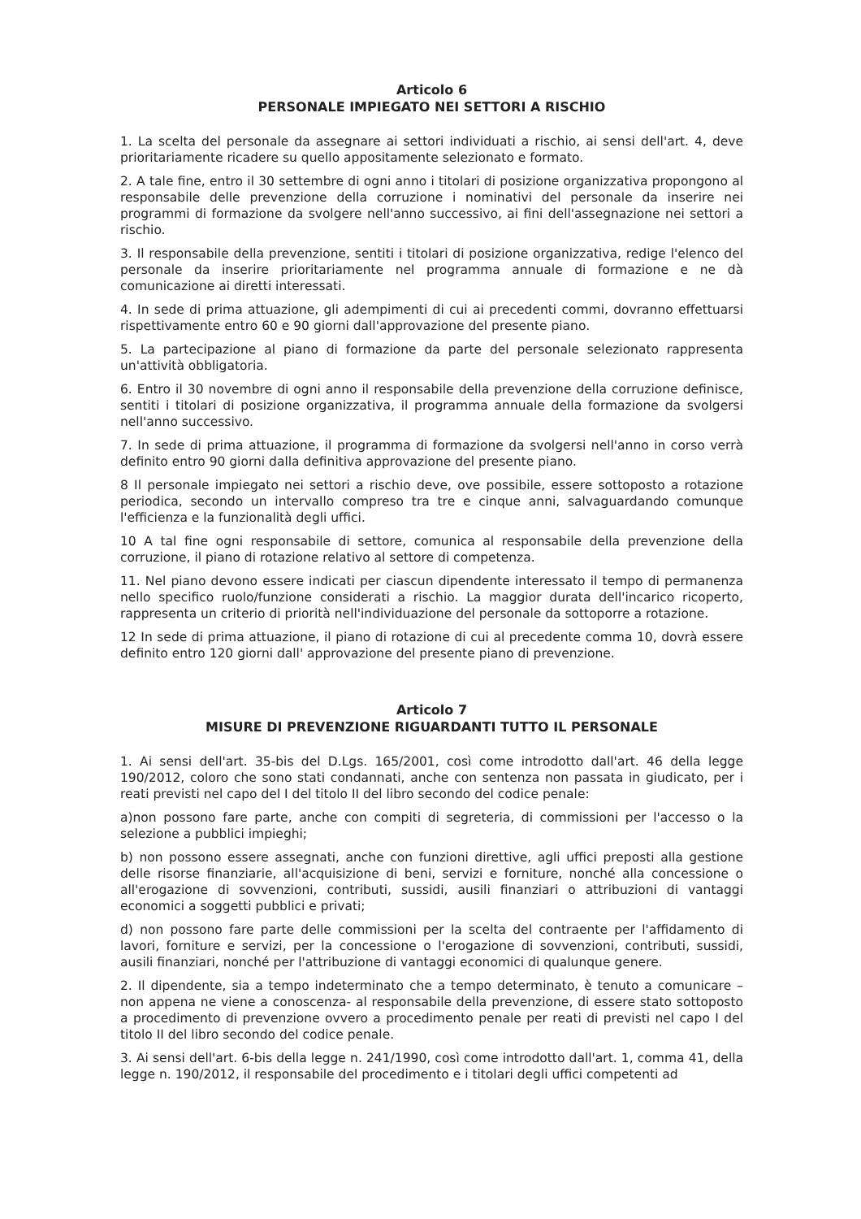Articolo 6
PERSONALE IMPIEGATO NEI SETTORI A RISCHIO
1. La scelta del personale da assegnare ai settori individuati a rischio, ai sensi dell'art. 4, deve prioritariamente ricadere su quello appositamente selezionato e formato.
2. A tale fine, entro il 30 settembre di ogni anno i titolari di posizione organizzativa propongono al responsabile delle prevenzione della corruzione i nominativi del personale da inserire nei programmi di formazione da svolgere nell'anno successivo, ai fini dell'assegnazione nei settori a rischio.
3. Il responsabile della prevenzione, sentiti i titolari di posizione organizzativa, redige l'elenco del personale da inserire prioritariamente nel programma annuale di formazione e ne dà comunicazione ai diretti interessati.
4. In sede di prima attuazione, gli adempimenti di cui ai precedenti commi, dovranno effettuarsi rispettivamente entro 60 e 90 giorni dall'approvazione del presente piano.
5. La partecipazione al piano di formazione da parte del personale selezionato rappresenta un'attività obbligatoria.
6. Entro il 30 novembre di ogni anno il responsabile della prevenzione della corruzione definisce, sentiti i titolari di posizione organizzativa, il programma annuale della formazione da svolgersi nell'anno successivo.
7. In sede di prima attuazione, il programma di formazione da svolgersi nell'anno in corso verrà definito entro 90 giorni dalla definitiva approvazione del presente piano.
8 Il personale impiegato nei settori a rischio deve, ove possibile, essere sottoposto a rotazione periodica, secondo un intervallo compreso tra tre e cinque anni, salvaguardando comunque l'efficienza e la funzionalità degli uffici.
10 A tal fine ogni responsabile di settore, comunica al responsabile della prevenzione della corruzione, il piano di rotazione relativo al settore di competenza.
11. Nel piano devono essere indicati per ciascun dipendente interessato il tempo di permanenza nello specifico ruolo/funzione considerati a rischio. La maggior durata dell'incarico ricoperto, rappresenta un criterio di priorità nell'individuazione del personale da sottoporre a rotazione.
12 In sede di prima attuazione, il piano di rotazione di cui al precedente comma 10, dovrà essere definito entro 120 giorni dall' approvazione del presente piano di prevenzione.
Articolo 7
MISURE DI PREVENZIONE RIGUARDANTI TUTTO IL PERSONALE
1. Ai sensi dell'art. 35-bis del D.Lgs. 165/2001, così come introdotto dall'art. 46 della legge 190/2012, coloro che sono stati condannati, anche con sentenza non passata in giudicato, per i reati previsti nel capo del I del titolo II del libro secondo del codice penale:
a)non possono fare parte, anche con compiti di segreteria, di commissioni per l'accesso o la selezione a pubblici impieghi;
b) non possono essere assegnati, anche con funzioni direttive, agli uffici preposti alla gestione delle risorse finanziarie, all'acquisizione di beni, servizi e forniture, nonché alla concessione o all'erogazione di sovvenzioni, contributi, sussidi, ausili finanziari o attribuzioni di vantaggi economici a soggetti pubblici e privati;
d) non possono fare parte delle commissioni per la scelta del contraente per l'affidamento di lavori, forniture e servizi, per la concessione o l'erogazione di sovvenzioni, contributi, sussidi, ausili finanziari, nonché per l'attribuzione di vantaggi economici di qualunque genere.
2. Il dipendente, sia a tempo indeterminato che a tempo determinato, è tenuto a comunicare – non appena ne viene a conoscenza- al responsabile della prevenzione, di essere stato sottoposto a procedimento di prevenzione ovvero a procedimento penale per reati di previsti nel capo I del titolo II del libro secondo del codice penale.
3. Ai sensi dell'art. 6-bis della legge n. 241/1990, così come introdotto dall'art. 1, comma 41, della legge n. 190/2012, il responsabile del procedimento e i titolari degli uffici competenti ad